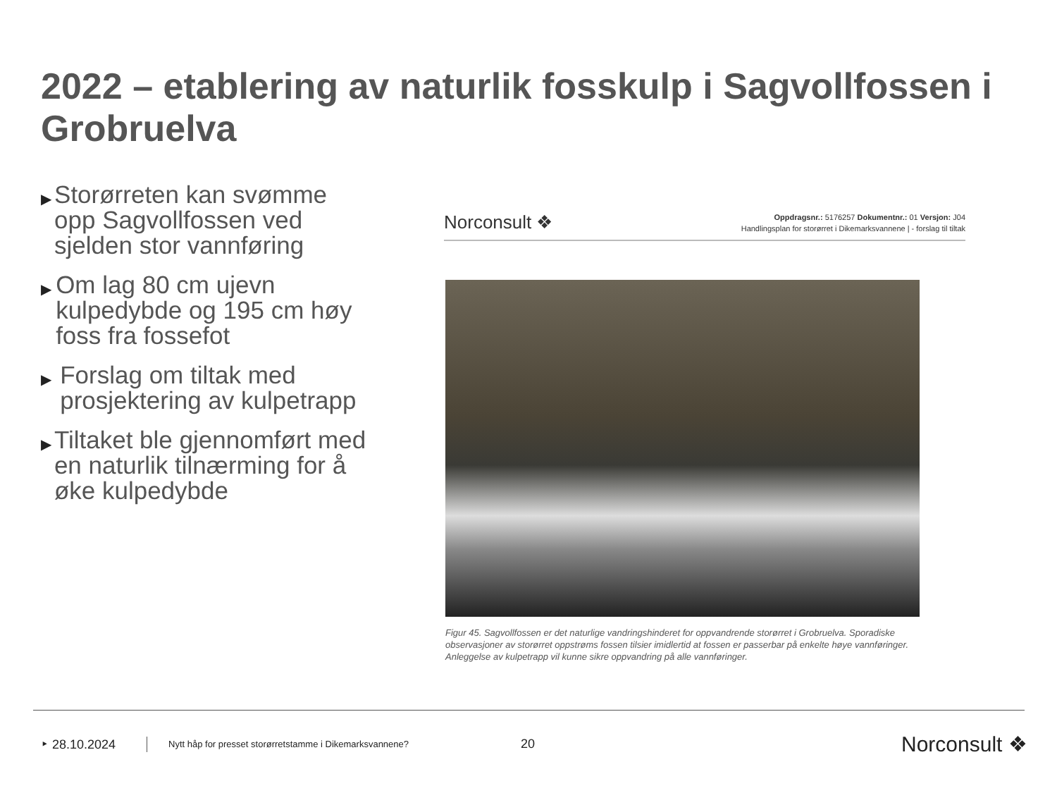2022 – etablering av naturlik fosskulp i Sagvollfossen i Grobruelva
▶ Storørreten kan svømme opp Sagvollfossen ved sjelden stor vannføring
▶ Om lag 80 cm ujevn kulpedybde og 195 cm høy foss fra fossefot
▶ Forslag om tiltak med prosjektering av kulpetrapp
▶ Tiltaket ble gjennomført med en naturlik tilnærming for å øke kulpedybde
Norconsult ❖
Oppdragsnr.: 5176257 Dokumentnr.: 01 Versjon: J04
Handlingsplan for storørret i Dikemarksvannene | - forslag til tiltak
Figur 45. Sagvollfossen er det naturlige vandringshinderet for oppvandrende storørret i Grobruelva. Sporadiske observasjoner av storørret oppstrøms fossen tilsier imidlertid at fossen er passerbar på enkelte høye vannføringer. Anleggelse av kulpetrapp vil kunne sikre oppvandring på alle vannføringer.
‣ 28.10.2024 Nytt håp for presset storørretstamme i Dikemarksvannene? 20 Norconsult ❖